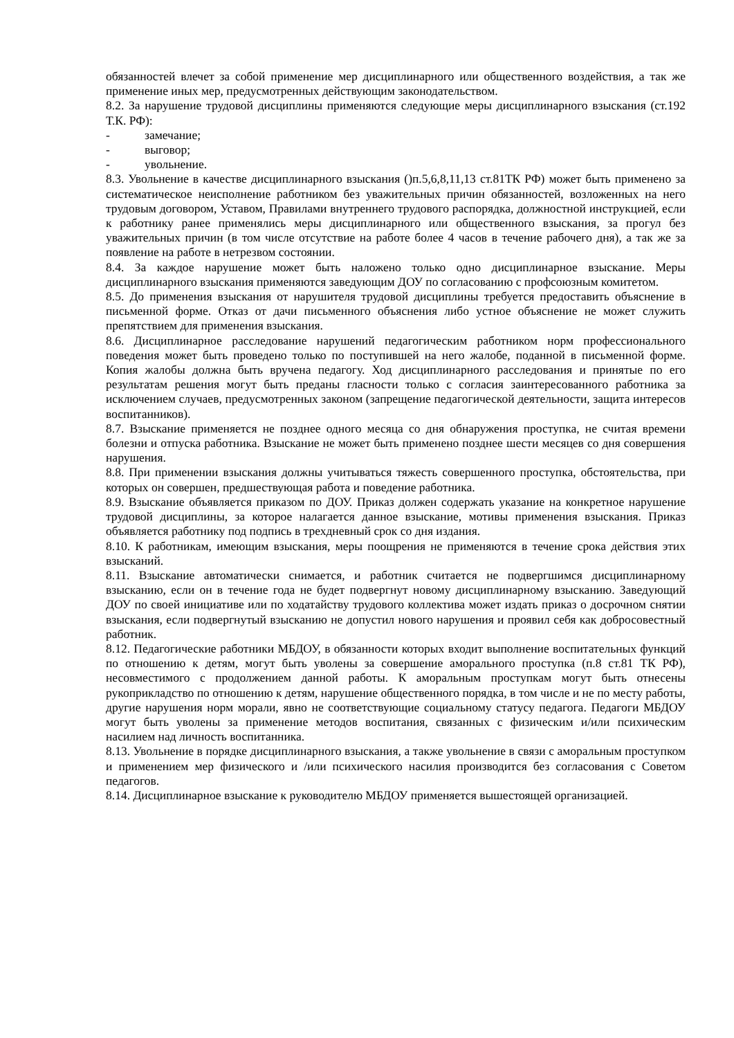обязанностей влечет за собой применение мер дисциплинарного или общественного воздействия, а так же применение иных мер, предусмотренных действующим законодательством.
8.2. За нарушение трудовой дисциплины применяются следующие меры дисциплинарного взыскания (ст.192 Т.К. РФ):
- замечание;
- выговор;
- увольнение.
8.3. Увольнение в качестве дисциплинарного взыскания ()п.5,6,8,11,13 ст.81ТК РФ) может быть применено за систематическое неисполнение работником без уважительных причин обязанностей, возложенных на него трудовым договором, Уставом, Правилами внутреннего трудового распорядка, должностной инструкцией, если к работнику ранее применялись меры дисциплинарного или общественного взыскания, за прогул без уважительных причин (в том числе отсутствие на работе более 4 часов в течение рабочего дня), а так же за появление на работе в нетрезвом состоянии.
8.4. За каждое нарушение может быть наложено только одно дисциплинарное взыскание. Меры дисциплинарного взыскания применяются заведующим ДОУ по согласованию с профсоюзным комитетом.
8.5. До применения взыскания от нарушителя трудовой дисциплины требуется предоставить объяснение в письменной форме. Отказ от дачи письменного объяснения либо устное объяснение не может служить препятствием для применения взыскания.
8.6. Дисциплинарное расследование нарушений педагогическим работником норм профессионального поведения может быть проведено только по поступившей на него жалобе, поданной в письменной форме. Копия жалобы должна быть вручена педагогу. Ход дисциплинарного расследования и принятые по его результатам решения могут быть преданы гласности только с согласия заинтересованного работника за исключением случаев, предусмотренных законом (запрещение педагогической деятельности, защита интересов воспитанников).
8.7. Взыскание применяется не позднее одного месяца со дня обнаружения проступка, не считая времени болезни и отпуска работника. Взыскание не может быть применено позднее шести месяцев со дня совершения нарушения.
8.8. При применении взыскания должны учитываться тяжесть совершенного проступка, обстоятельства, при которых он совершен, предшествующая работа и поведение работника.
8.9. Взыскание объявляется приказом по ДОУ. Приказ должен содержать указание на конкретное нарушение трудовой дисциплины, за которое налагается данное взыскание, мотивы применения взыскания. Приказ объявляется работнику под подпись в трехдневный срок со дня издания.
8.10. К работникам, имеющим взыскания, меры поощрения не применяются в течение срока действия этих взысканий.
8.11. Взыскание автоматически снимается, и работник считается не подвергшимся дисциплинарному взысканию, если он в течение года не будет подвергнут новому дисциплинарному взысканию. Заведующий ДОУ по своей инициативе или по ходатайству трудового коллектива может издать приказ о досрочном снятии взыскания, если подвергнутый взысканию не допустил нового нарушения и проявил себя как добросовестный работник.
8.12. Педагогические работники МБДОУ, в обязанности которых входит выполнение воспитательных функций по отношению к детям, могут быть уволены за совершение аморального проступка (п.8 ст.81 ТК РФ), несовместимого с продолжением данной работы. К аморальным проступкам могут быть отнесены рукоприкладство по отношению к детям, нарушение общественного порядка, в том числе и не по месту работы, другие нарушения норм морали, явно не соответствующие социальному статусу педагога. Педагоги МБДОУ могут быть уволены за применение методов воспитания, связанных с физическим и/или психическим насилием над личность воспитанника.
8.13. Увольнение в порядке дисциплинарного взыскания, а также увольнение в связи с аморальным проступком и применением мер физического и /или психического насилия производится без согласования с Советом педагогов.
8.14. Дисциплинарное взыскание к руководителю МБДОУ применяется вышестоящей организацией.